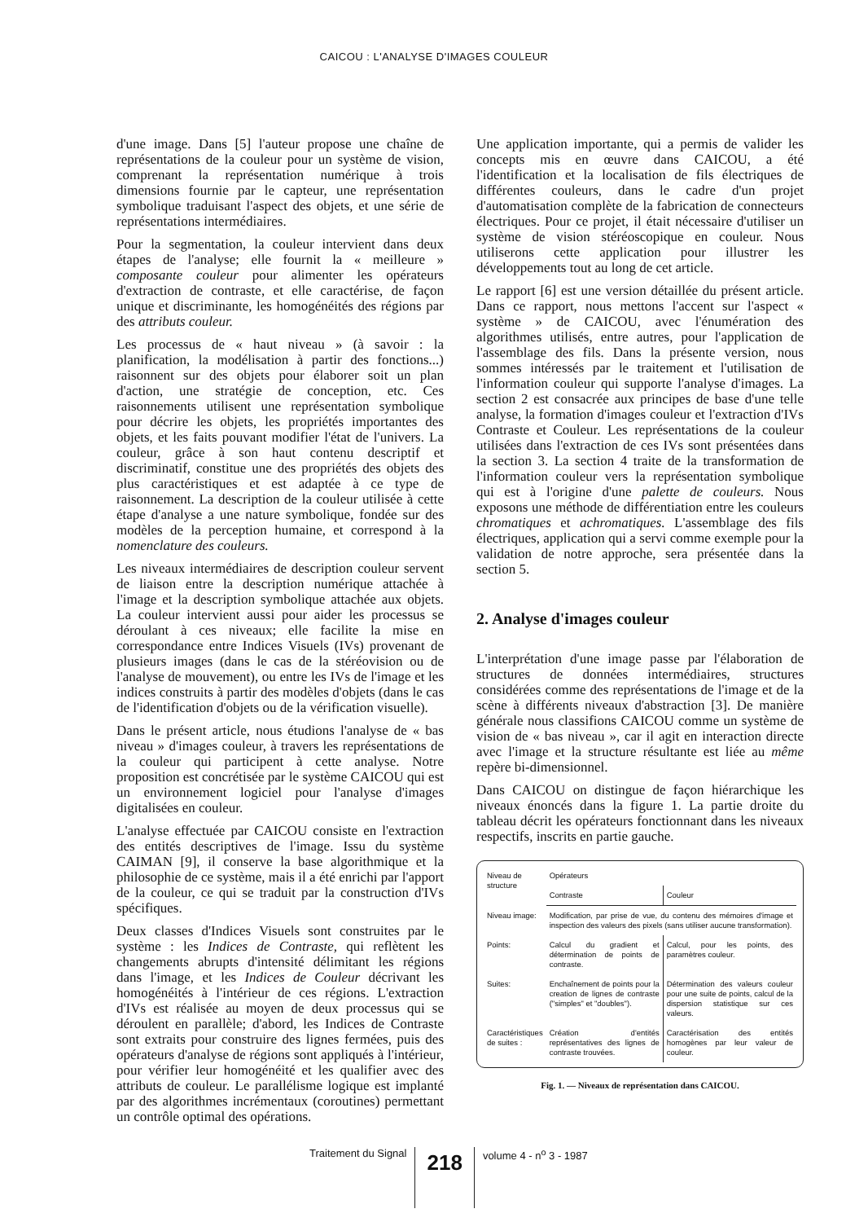CAICOU : L'ANALYSE D'IMAGES COULEUR
d'une image. Dans [5] l'auteur propose une chaîne de représentations de la couleur pour un système de vision, comprenant la représentation numérique à trois dimensions fournie par le capteur, une représentation symbolique traduisant l'aspect des objets, et une série de représentations intermédiaires.
Pour la segmentation, la couleur intervient dans deux étapes de l'analyse; elle fournit la « meilleure » composante couleur pour alimenter les opérateurs d'extraction de contraste, et elle caractérise, de façon unique et discriminante, les homogénéités des régions par des attributs couleur.
Les processus de « haut niveau » (à savoir : la planification, la modélisation à partir des fonctions...) raisonnent sur des objets pour élaborer soit un plan d'action, une stratégie de conception, etc. Ces raisonnements utilisent une représentation symbolique pour décrire les objets, les propriétés importantes des objets, et les faits pouvant modifier l'état de l'univers. La couleur, grâce à son haut contenu descriptif et discriminatif, constitue une des propriétés des objets des plus caractéristiques et est adaptée à ce type de raisonnement. La description de la couleur utilisée à cette étape d'analyse a une nature symbolique, fondée sur des modèles de la perception humaine, et correspond à la nomenclature des couleurs.
Les niveaux intermédiaires de description couleur servent de liaison entre la description numérique attachée à l'image et la description symbolique attachée aux objets. La couleur intervient aussi pour aider les processus se déroulant à ces niveaux; elle facilite la mise en correspondance entre Indices Visuels (IVs) provenant de plusieurs images (dans le cas de la stéréovision ou de l'analyse de mouvement), ou entre les IVs de l'image et les indices construits à partir des modèles d'objets (dans le cas de l'identification d'objets ou de la vérification visuelle).
Dans le présent article, nous étudions l'analyse de « bas niveau » d'images couleur, à travers les représentations de la couleur qui participent à cette analyse. Notre proposition est concrétisée par le système CAICOU qui est un environnement logiciel pour l'analyse d'images digitalisées en couleur.
L'analyse effectuée par CAICOU consiste en l'extraction des entités descriptives de l'image. Issu du système CAIMAN [9], il conserve la base algorithmique et la philosophie de ce système, mais il a été enrichi par l'apport de la couleur, ce qui se traduit par la construction d'IVs spécifiques.
Deux classes d'Indices Visuels sont construites par le système : les Indices de Contraste, qui reflètent les changements abrupts d'intensité délimitant les régions dans l'image, et les Indices de Couleur décrivant les homogénéités à l'intérieur de ces régions. L'extraction d'IVs est réalisée au moyen de deux processus qui se déroulent en parallèle; d'abord, les Indices de Contraste sont extraits pour construire des lignes fermées, puis des opérateurs d'analyse de régions sont appliqués à l'intérieur, pour vérifier leur homogénéité et les qualifier avec des attributs de couleur. Le parallélisme logique est implanté par des algorithmes incrémentaux (coroutines) permettant un contrôle optimal des opérations.
Une application importante, qui a permis de valider les concepts mis en œuvre dans CAICOU, a été l'identification et la localisation de fils électriques de différentes couleurs, dans le cadre d'un projet d'automatisation complète de la fabrication de connecteurs électriques. Pour ce projet, il était nécessaire d'utiliser un système de vision stéréoscopique en couleur. Nous utiliserons cette application pour illustrer les développements tout au long de cet article.
Le rapport [6] est une version détaillée du présent article. Dans ce rapport, nous mettons l'accent sur l'aspect « système » de CAICOU, avec l'énumération des algorithmes utilisés, entre autres, pour l'application de l'assemblage des fils. Dans la présente version, nous sommes intéressés par le traitement et l'utilisation de l'information couleur qui supporte l'analyse d'images. La section 2 est consacrée aux principes de base d'une telle analyse, la formation d'images couleur et l'extraction d'IVs Contraste et Couleur. Les représentations de la couleur utilisées dans l'extraction de ces IVs sont présentées dans la section 3. La section 4 traite de la transformation de l'information couleur vers la représentation symbolique qui est à l'origine d'une palette de couleurs. Nous exposons une méthode de différentiation entre les couleurs chromatiques et achromatiques. L'assemblage des fils électriques, application qui a servi comme exemple pour la validation de notre approche, sera présentée dans la section 5.
2. Analyse d'images couleur
L'interprétation d'une image passe par l'élaboration de structures de données intermédiaires, structures considérées comme des représentations de l'image et de la scène à différents niveaux d'abstraction [3]. De manière générale nous classifions CAICOU comme un système de vision de « bas niveau », car il agit en interaction directe avec l'image et la structure résultante est liée au même repère bi-dimensionnel.
Dans CAICOU on distingue de façon hiérarchique les niveaux énoncés dans la figure 1. La partie droite du tableau décrit les opérateurs fonctionnant dans les niveaux respectifs, inscrits en partie gauche.
| Niveau de structure | Opérateurs | |
| --- | --- | --- |
| | Contraste | Couleur |
| Niveau image: | Modification, par prise de vue, du contenu des mémoires d'image et inspection des valeurs des pixels (sans utiliser aucune transformation). | |
| Points: | Calcul du gradient et détermination de points de contraste. | Calcul, pour les points, des paramètres couleur. |
| Suites: | Enchaînement de points pour la creation de lignes de contraste ("simples" et "doubles"). | Détermination des valeurs couleur pour une suite de points, calcul de la dispersion statistique sur ces valeurs. |
| Caractéristiques de suites : | Création d'entités représentatives des lignes de contraste trouvées. | Caractérisation des entités homogènes par leur valeur de couleur. |
Fig. 1. — Niveaux de représentation dans CAICOU.
Traitement du Signal 218 volume 4 - n<sup>o</sup> 3 - 1987